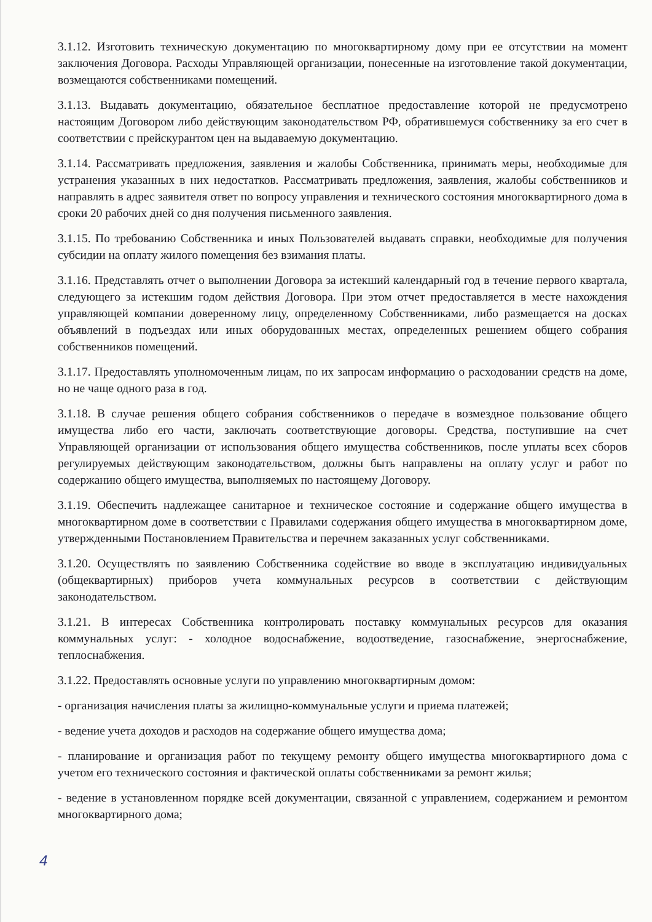3.1.12. Изготовить техническую документацию по многоквартирному дому при ее отсутствии на момент заключения Договора. Расходы Управляющей организации, понесенные на изготовление такой документации, возмещаются собственниками помещений.
3.1.13. Выдавать документацию, обязательное бесплатное предоставление которой не предусмотрено настоящим Договором либо действующим законодательством РФ, обратившемуся собственнику за его счет в соответствии с прейскурантом цен на выдаваемую документацию.
3.1.14. Рассматривать предложения, заявления и жалобы Собственника, принимать меры, необходимые для устранения указанных в них недостатков. Рассматривать предложения, заявления, жалобы собственников и направлять в адрес заявителя ответ по вопросу управления и технического состояния многоквартирного дома в сроки 20 рабочих дней со дня получения письменного заявления.
3.1.15. По требованию Собственника и иных Пользователей выдавать справки, необходимые для получения субсидии на оплату жилого помещения без взимания платы.
3.1.16. Представлять отчет о выполнении Договора за истекший календарный год в течение первого квартала, следующего за истекшим годом действия Договора. При этом отчет предоставляется в месте нахождения управляющей компании доверенному лицу, определенному Собственниками, либо размещается на досках объявлений в подъездах или иных оборудованных местах, определенных решением общего собрания собственников помещений.
3.1.17. Предоставлять уполномоченным лицам, по их запросам информацию о расходовании средств на доме, но не чаще одного раза в год.
3.1.18. В случае решения общего собрания собственников о передаче в возмездное пользование общего имущества либо его части, заключать соответствующие договоры. Средства, поступившие на счет Управляющей организации от использования общего имущества собственников, после уплаты всех сборов регулируемых действующим законодательством, должны быть направлены на оплату услуг и работ по содержанию общего имущества, выполняемых по настоящему Договору.
3.1.19. Обеспечить надлежащее санитарное и техническое состояние и содержание общего имущества в многоквартирном доме в соответствии с Правилами содержания общего имущества в многоквартирном доме, утвержденными Постановлением Правительства и перечнем заказанных услуг собственниками.
3.1.20. Осуществлять по заявлению Собственника содействие во вводе в эксплуатацию индивидуальных (общеквартирных) приборов учета коммунальных ресурсов в соответствии с действующим законодательством.
3.1.21. В интересах Собственника контролировать поставку коммунальных ресурсов для оказания коммунальных услуг: - холодное водоснабжение, водоотведение, газоснабжение, энергоснабжение, теплоснабжения.
3.1.22. Предоставлять основные услуги по управлению многоквартирным домом:
- организация начисления платы за жилищно-коммунальные услуги и приема платежей;
- ведение учета доходов и расходов на содержание общего имущества дома;
- планирование и организация работ по текущему ремонту общего имущества многоквартирного дома с учетом его технического состояния и фактической оплаты собственниками за ремонт жилья;
- ведение в установленном порядке всей документации, связанной с управлением, содержанием и ремонтом многоквартирного дома;
4